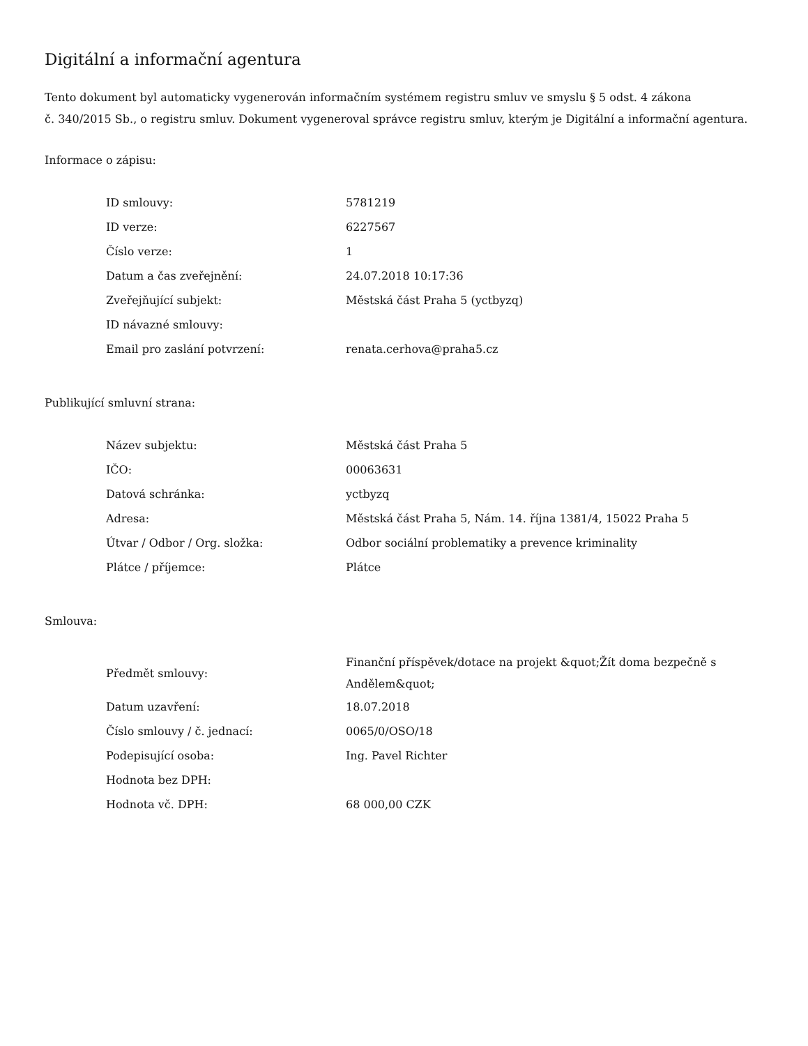Digitální a informační agentura
Tento dokument byl automaticky vygenerován informačním systémem registru smluv ve smyslu § 5 odst. 4 zákona
č. 340/2015 Sb., o registru smluv. Dokument vygeneroval správce registru smluv, kterým je Digitální a informační agentura.
Informace o zápisu:
| ID smlouvy: | 5781219 |
| ID verze: | 6227567 |
| Číslo verze: | 1 |
| Datum a čas zveřejnění: | 24.07.2018 10:17:36 |
| Zveřejňující subjekt: | Městská část Praha 5 (yctbyzq) |
| ID návazné smlouvy: | |
| Email pro zaslání potvrzení: | renata.cerhova@praha5.cz |
Publikující smluvní strana:
| Název subjektu: | Městská část Praha 5 |
| IČO: | 00063631 |
| Datová schránka: | yctbyzq |
| Adresa: | Městská část Praha 5, Nám. 14. října 1381/4, 15022 Praha 5 |
| Útvar / Odbor / Org. složka: | Odbor sociální problematiky a prevence kriminality |
| Plátce / příjemce: | Plátce |
Smlouva:
| Předmět smlouvy: | Finanční příspěvek/dotace na projekt &quot;Žít doma bezpečně s Andělem&quot; |
| Datum uzavření: | 18.07.2018 |
| Číslo smlouvy / č. jednací: | 0065/0/OSO/18 |
| Podepisující osoba: | Ing. Pavel Richter |
| Hodnota bez DPH: | |
| Hodnota vč. DPH: | 68 000,00 CZK |